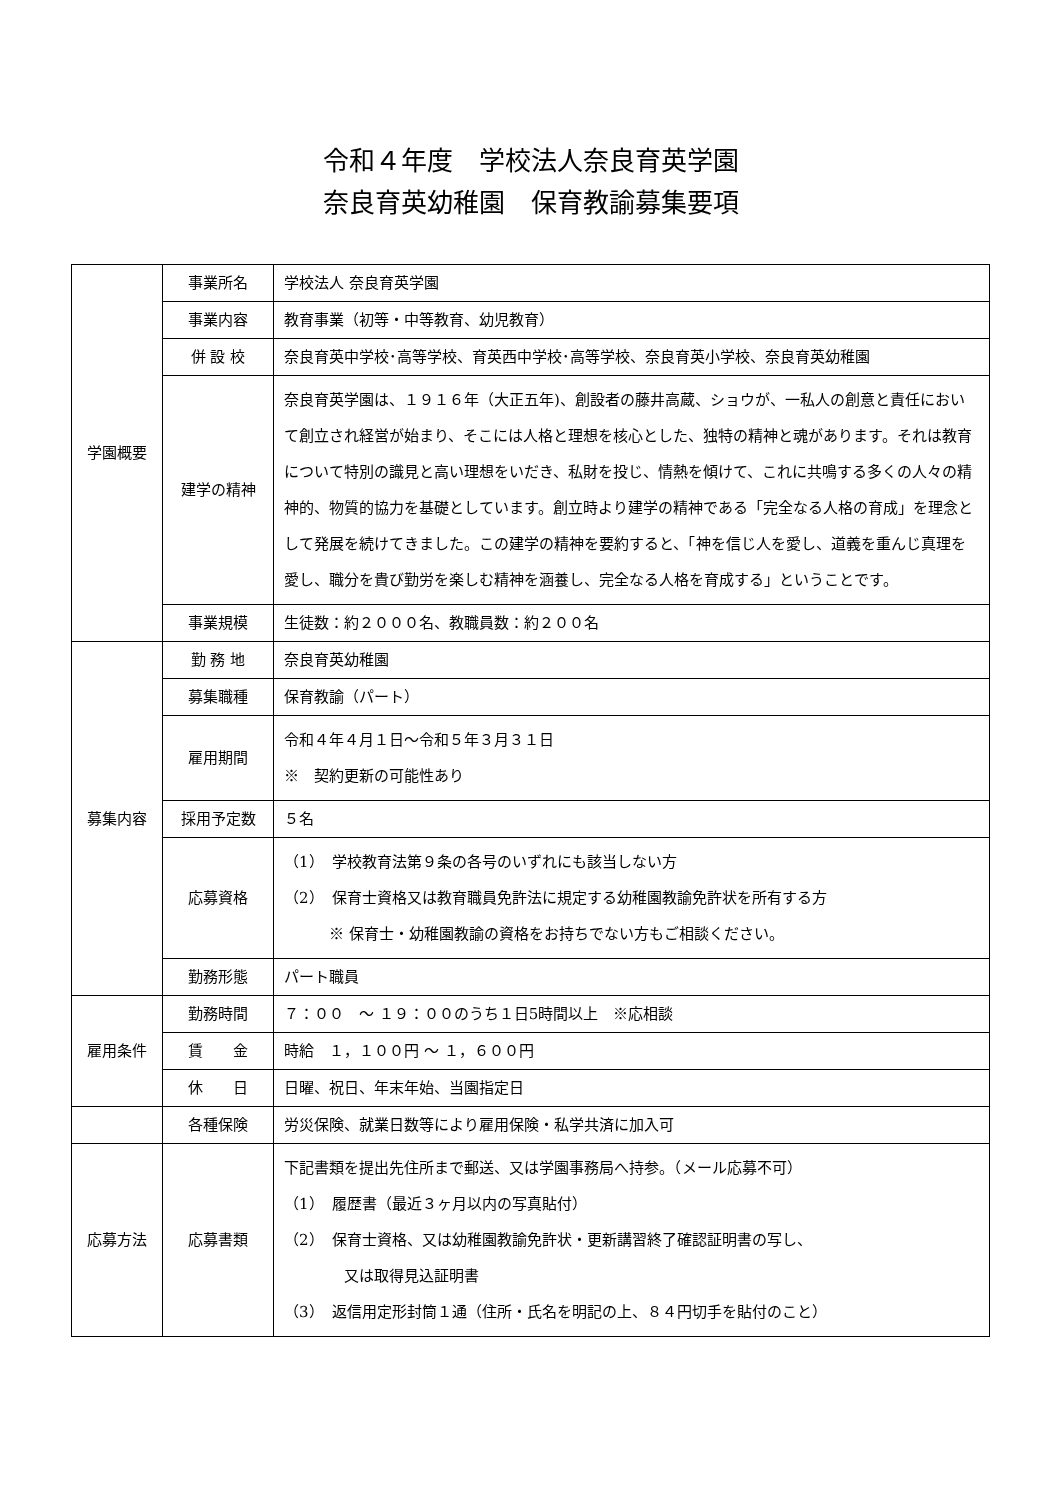令和４年度　学校法人奈良育英学園
奈良育英幼稚園　保育教諭募集要項
| 学園概要 | 事業所名 | 学校法人 奈良育英学園 |
| | 事業内容 | 教育事業（初等・中等教育、幼児教育） |
| | 併 設 校 | 奈良育英中学校･高等学校、育英西中学校･高等学校、奈良育英小学校、奈良育英幼稚園 |
| | 建学の精神 | 奈良育英学園は、１９１６年（大正五年)、創設者の藤井高蔵、ショウが、一私人の創意と責任において創立され経営が始まり、そこには人格と理想を核心とした、独特の精神と魂があります。それは教育について特別の識見と高い理想をいだき、私財を投じ、情熱を傾けて、これに共鳴する多くの人々の精神的、物質的協力を基礎としています。創立時より建学の精神である「完全なる人格の育成」を理念として発展を続けてきました。この建学の精神を要約すると、「神を信じ人を愛し、道義を重んじ真理を愛し、職分を貴び勤労を楽しむ精神を涵養し、完全なる人格を育成する」ということです。 |
| | 事業規模 | 生徒数：約２０００名、教職員数：約２００名 |
| 募集内容 | 勤 務 地 | 奈良育英幼稚園 |
| | 募集職種 | 保育教諭（パート） |
| | 雇用期間 | 令和４年４月１日～令和５年３月３１日 ※ 契約更新の可能性あり |
| | 採用予定数 | ５名 |
| | 応募資格 | （1） 学校教育法第９条の各号のいずれにも該当しない方 （2） 保育士資格又は教育職員免許法に規定する幼稚園教諭免許状を所有する方 ※ 保育士・幼稚園教諭の資格をお持ちでない方もご相談ください。 |
| | 勤務形態 | パート職員 |
| 雇用条件 | 勤務時間 | ７：００ ～ １９：００のうち１日5時間以上 ※応相談 |
| | 賃 金 | 時給 １，１００円 ～ １，６００円 |
| | 休 日 | 日曜、祝日、年末年始、当園指定日 |
| | 各種保険 | 労災保険、就業日数等により雇用保険・私学共済に加入可 |
| 応募方法 | 応募書類 | 下記書類を提出先住所まで郵送、又は学園事務局へ持参。（メール応募不可） （1） 履歴書（最近３ヶ月以内の写真貼付） （2） 保育士資格、又は幼稚園教諭免許状・更新講習終了確認証明書の写し、 又は取得見込証明書 （3） 返信用定形封筒１通（住所・氏名を明記の上、８４円切手を貼付のこと） |